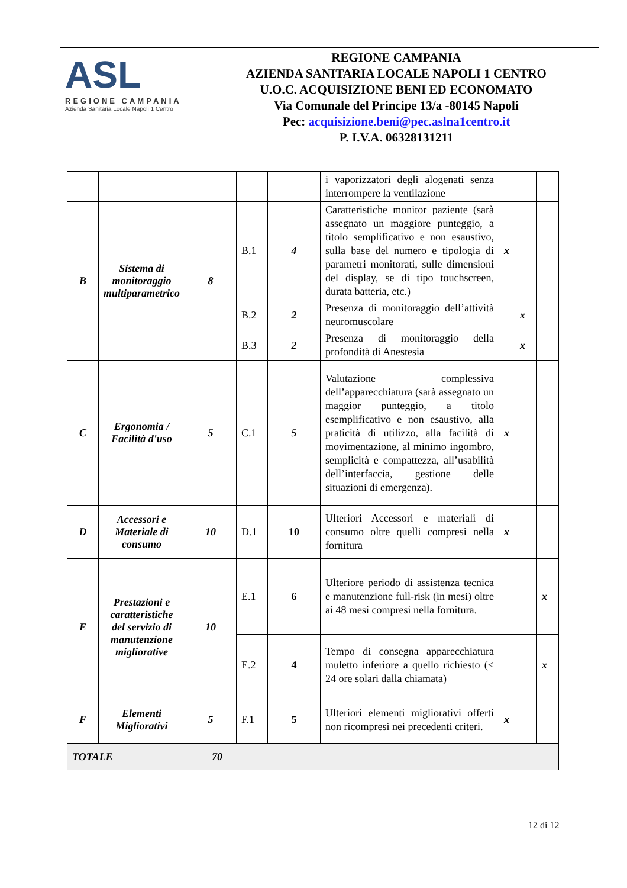ASL
REGIONE CAMPANIA
Azienda Sanitaria Locale Napoli 1 Centro
REGIONE CAMPANIA
AZIENDA SANITARIA LOCALE NAPOLI 1 CENTRO
U.O.C. ACQUISIZIONE BENI ED ECONOMATO
Via Comunale del Principe 13/a -80145 Napoli
Pec: acquisizione.beni@pec.aslna1centro.it
P. I.V.A. 06328131211
| | | | | | i vaporizzatori degli alogenati senza interrompere la ventilazione | | | |
| B | Sistema di monitoraggio multiparametrico | 8 | B.1 | 4 | Caratteristiche monitor paziente (sarà assegnato un maggiore punteggio, a titolo semplificativo e non esaustivo, sulla base del numero e tipologia di parametri monitorati, sulle dimensioni del display, se di tipo touchscreen, durata batteria, etc.) | x | | |
| | | | B.2 | 2 | Presenza di monitoraggio dell’attività neuromuscolare | | x | |
| | | | B.3 | 2 | Presenza di monitoraggio della profondità di Anestesia | | x | |
| C | Ergonomia / Facilità d'uso | 5 | C.1 | 5 | Valutazione complessiva dell’apparecchiatura (sarà assegnato un maggior punteggio, a titolo esemplificativo e non esaustivo, alla praticità di utilizzo, alla facilità di movimentazione, al minimo ingombro, semplicità e compattezza, all’usabilità dell’interfaccia, gestione delle situazioni di emergenza). | x | | |
| D | Accessori e Materiale di consumo | 10 | D.1 | 10 | Ulteriori Accessori e materiali di consumo oltre quelli compresi nella fornitura | x | | |
| E | Prestazioni e caratteristiche del servizio di manutenzione migliorative | 10 | E.1 | 6 | Ulteriore periodo di assistenza tecnica e manutenzione full-risk (in mesi) oltre ai 48 mesi compresi nella fornitura. | | | x |
| | | | E.2 | 4 | Tempo di consegna apparecchiatura muletto inferiore a quello richiesto (< 24 ore solari dalla chiamata) | | | x |
| F | Elementi Migliorativi | 5 | F.1 | 5 | Ulteriori elementi migliorativi offerti non ricompresi nei precedenti criteri. | x | | |
| TOTALE | | 70 | | | | | | |
12 di 12